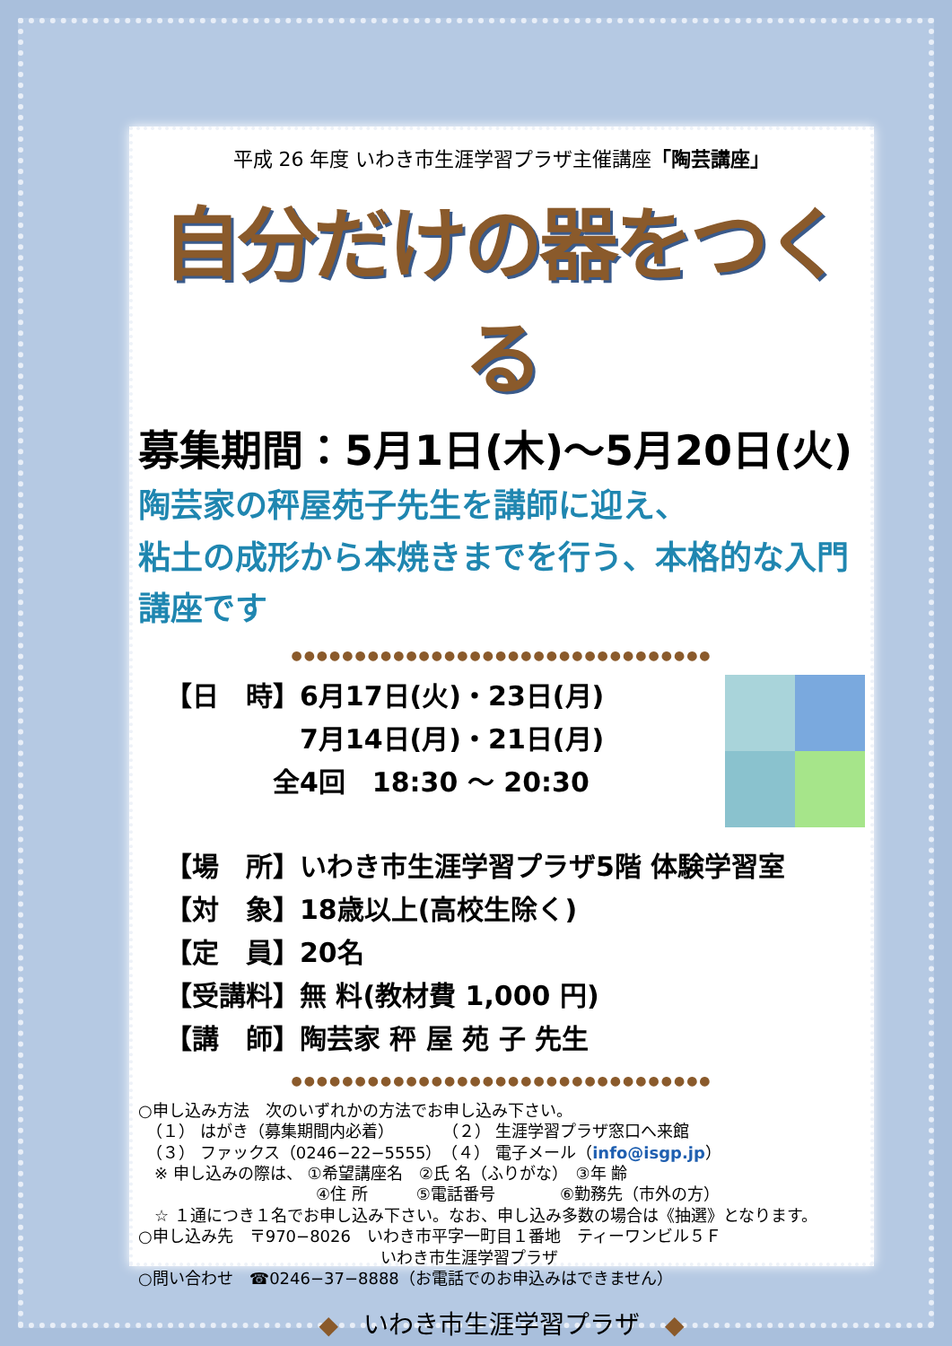平成 26 年度 いわき市生涯学習プラザ主催講座「陶芸講座」
自分だけの器をつくる
募集期間：5月1日(木)～5月20日(火)
陶芸家の秤屋苑子先生を講師に迎え、
粘土の成形から本焼きまでを行う、本格的な入門講座です
●●●●●●●●●●●●●●●●●●●●●●●●●●●●●●●●●
【日　時】6月17日(火)・23日(月)
　　　　　7月14日(月)・21日(月)
　　　　全4回　18:30 ～ 20:30
【場　所】いわき市生涯学習プラザ5階 体験学習室
【対　象】18歳以上(高校生除く)
【定　員】20名
【受講料】無 料(教材費 1,000 円)
【講　師】陶芸家 秤 屋 苑 子 先生
●●●●●●●●●●●●●●●●●●●●●●●●●●●●●●●●●
○申し込み方法　次のいずれかの方法でお申し込み下さい。
　（１） はがき（募集期間内必着）　　　　（２） 生涯学習プラザ窓口へ来館
　（３） ファックス（0246−22−5555）　（４） 電子メール（info@isgp.jp）
　※ 申し込みの際は、 ①希望講座名　②氏 名（ふりがな）　③年 齢
　　　　　　　　　　　④住 所　　　⑤電話番号　　　　⑥勤務先（市外の方）
　☆ １通につき１名でお申し込み下さい。なお、申し込み多数の場合は《抽選》となります。
○申し込み先　〒970−8026　いわき市平字一町目１番地　ティーワンビル５Ｆ
　　　　　　　　　　　　　　　いわき市生涯学習プラザ
○問い合わせ　☎0246−37−8888（お電話でのお申込みはできません）
◆　いわき市生涯学習プラザ　◆